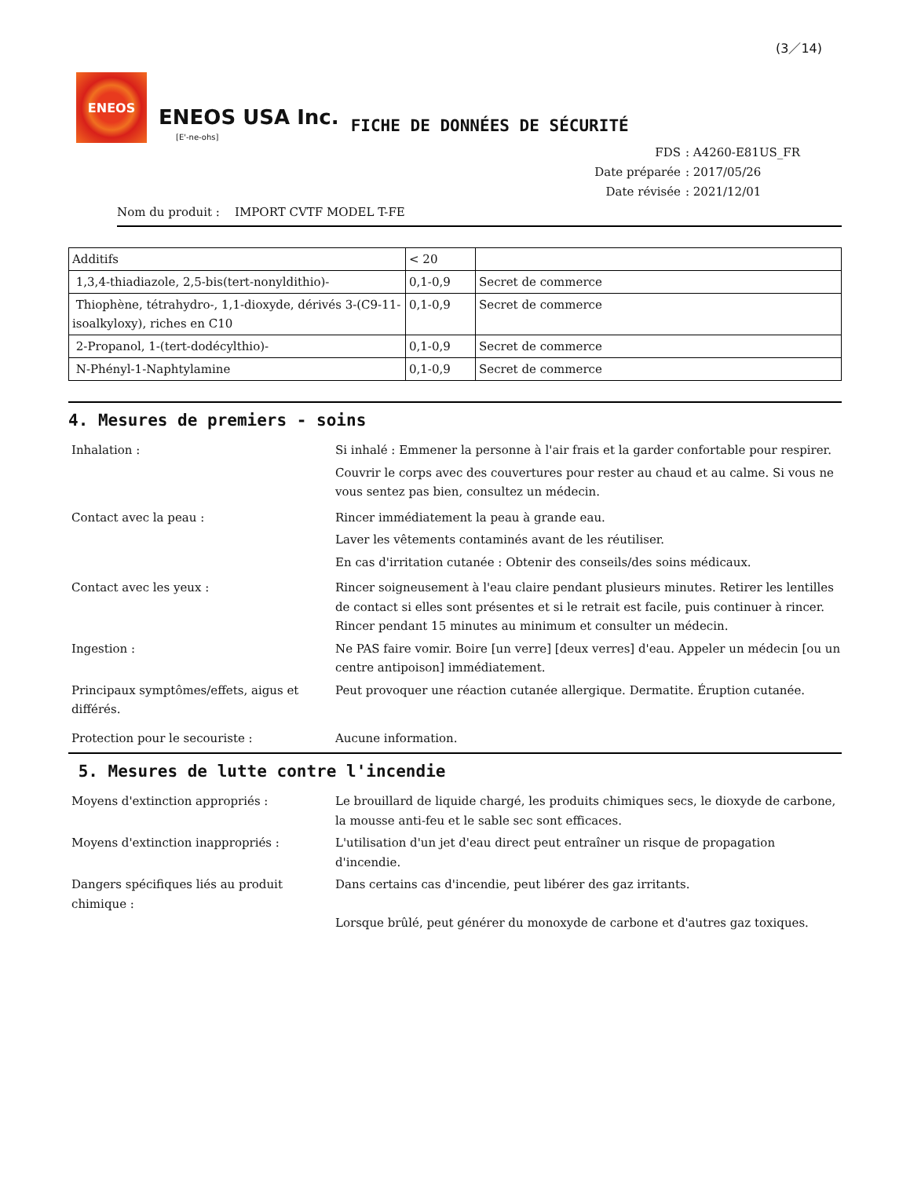(3／14)
ENEOS
ENEOS USA Inc.
[E'-ne-ohs]
FICHE DE DONNÉES DE SÉCURITÉ
FDS: A4260-E81US_FR
Date préparée: 2017/05/26
Date révisée: 2021/12/01
Nom du produit : IMPORT CVTF MODEL T-FE
| Additifs | < 20 | |
| 1,3,4-thiadiazole, 2,5-bis(tert-nonyldithio)- | 0,1-0,9 | Secret de commerce |
| Thiophène, tétrahydro-, 1,1-dioxyde, dérivés 3-(C9-11-isoalkyloxy), riches en C10 | 0,1-0,9 | Secret de commerce |
| 2-Propanol, 1-(tert-dodécylthio)- | 0,1-0,9 | Secret de commerce |
| N-Phényl-1-Naphtylamine | 0,1-0,9 | Secret de commerce |
4. Mesures de premiers - soins
Inhalation : Si inhalé : Emmener la personne à l'air frais et la garder confortable pour respirer.
Couvrir le corps avec des couvertures pour rester au chaud et au calme. Si vous ne vous sentez pas bien, consultez un médecin.
Contact avec la peau : Rincer immédiatement la peau à grande eau.
Laver les vêtements contaminés avant de les réutiliser.
En cas d'irritation cutanée : Obtenir des conseils/des soins médicaux.
Contact avec les yeux : Rincer soigneusement à l'eau claire pendant plusieurs minutes. Retirer les lentilles de contact si elles sont présentes et si le retrait est facile, puis continuer à rincer. Rincer pendant 15 minutes au minimum et consulter un médecin.
Ingestion : Ne PAS faire vomir. Boire [un verre] [deux verres] d'eau. Appeler un médecin [ou un centre antipoison] immédiatement.
Principaux symptômes/effets, aigus et différés.
Peut provoquer une réaction cutanée allergique. Dermatite. Éruption cutanée.
Protection pour le secouriste : Aucune information.
5. Mesures de lutte contre l'incendie
Moyens d'extinction appropriés : Le brouillard de liquide chargé, les produits chimiques secs, le dioxyde de carbone, la mousse anti-feu et le sable sec sont efficaces.
Moyens d'extinction inappropriés : L'utilisation d'un jet d'eau direct peut entraîner un risque de propagation d'incendie.
Dangers spécifiques liés au produit chimique :
Dans certains cas d'incendie, peut libérer des gaz irritants.
Lorsque brûlé, peut générer du monoxyde de carbone et d'autres gaz toxiques.